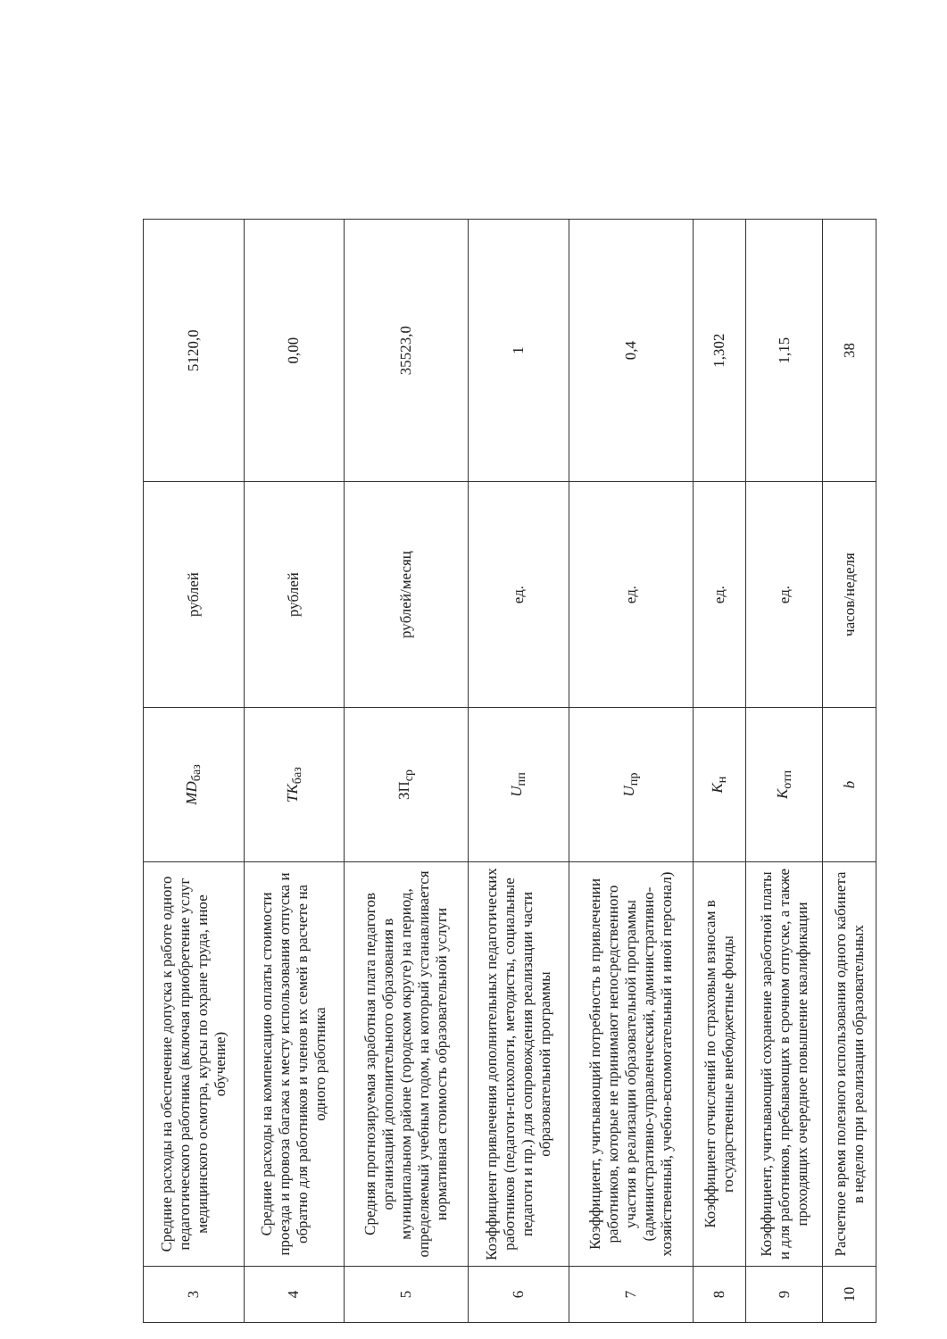| 3 | Средние расходы на обеспечение допуска к работе одного педагогического работника (включая приобретение услуг медицинского осмотра, курсы по охране труда, иное обучение) | MD<sub>баз</sub> | рублей | 5120,0 |
| 4 | Средние расходы на компенсацию оплаты стоимости проезда и провоза багажа к месту использования отпуска и обратно для работников и членов их семей в расчете на одного работника | TK<sub>баз</sub> | рублей | 0,00 |
| 5 | Средняя прогнозируемая заработная плата педагогов организаций дополнительного образования в муниципальном районе (городском округе) на период, определяемый учебным годом, на который устанавливается нормативная стоимость образовательной услуги | ЗП<sub>ср</sub> | рублей/месяц | 35523,0 |
| 6 | Коэффициент привлечения дополнительных педагогических работников (педагоги-психологи, методисты, социальные педагоги и пр.) для сопровождения реализации части образовательной программы | U<sub>пп</sub> | ед. | 1 |
| 7 | Коэффициент, учитывающий потребность в привлечении работников, которые не принимают непосредственного участия в реализации образовательной программы (административно-управленческий, административно-хозяйственный, учебно-вспомогательный и иной персонал) | U<sub>пр</sub> | ед. | 0,4 |
| 8 | Коэффициент отчислений по страховым взносам в государственные внебюджетные фонды | K<sub>н</sub> | ед. | 1,302 |
| 9 | Коэффициент, учитывающий сохранение заработной платы и для работников, пребывающих в срочном отпуске, а также проходящих очередное повышение квалификации | K<sub>отп</sub> | ед. | 1,15 |
| 10 | Расчетное время полезного использования одного кабинета в неделю при реализации образовательных | b | часов/неделя | 38 |